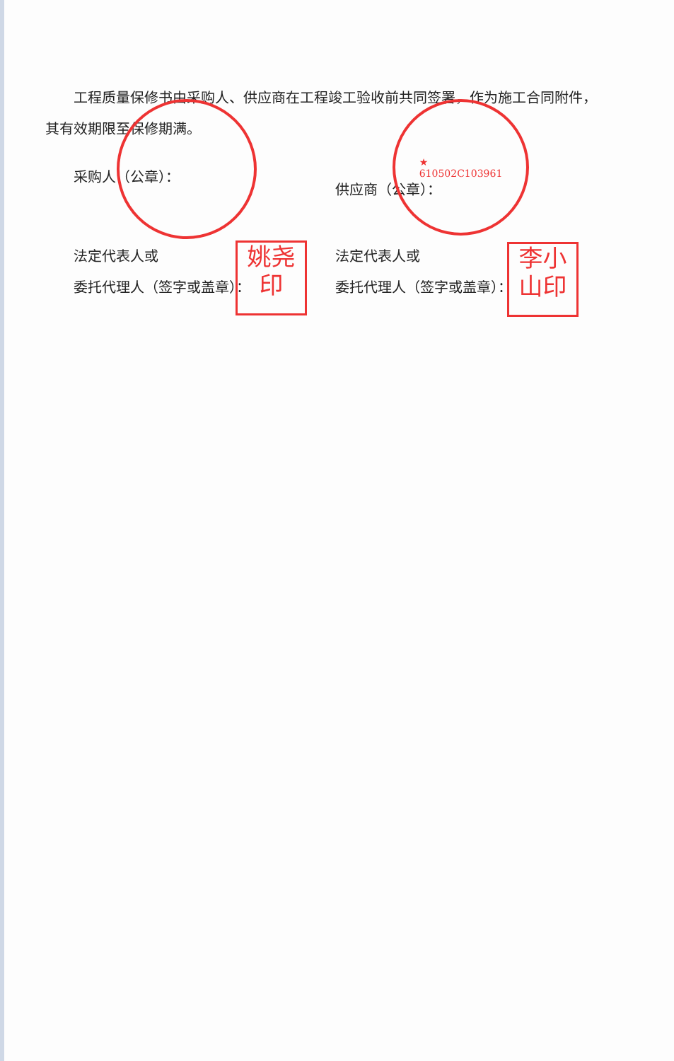工程质量保修书由采购人、供应商在工程竣工验收前共同签署，作为施工合同附件，其有效期限至保修期满。
　　采购人（公章）：
　供应商（公章）：
　　法定代表人或 　法定代表人或
　　委托代理人（签字或盖章）： 　委托代理人（签字或盖章）：
★
610502C103961
姚尧
印
李小
山印